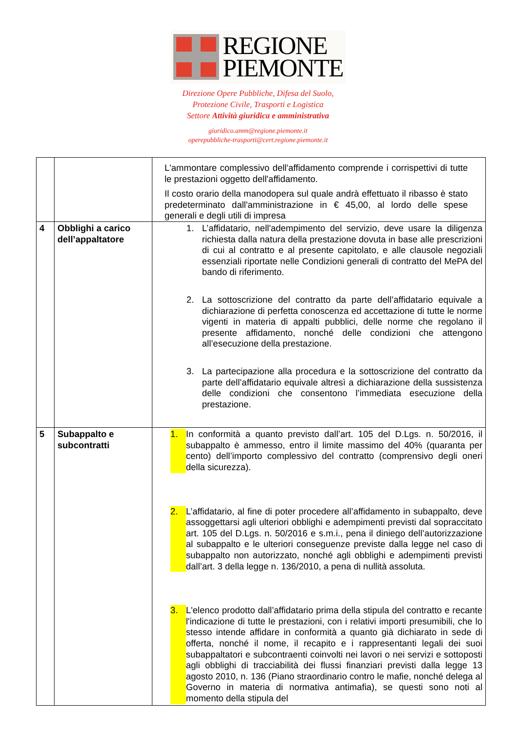REGIONE
PIEMONTE
Direzione Opere Pubbliche, Difesa del Suolo,
Protezione Civile, Trasporti e Logistica
Settore Attività giuridica e amministrativa
giuridico.amm@regione.piemonte.it
operepubbliche-trasporti@cert.regione.piemonte.it
| | | L'ammontare complessivo dell'affidamento comprende i corrispettivi di tutte le prestazioni oggetto dell'affidamento. Il costo orario della manodopera sul quale andrà effettuato il ribasso è stato predeterminato dall'amministrazione in € 45,00, al lordo delle spese generali e degli utili di impresa |
| 4 | Obblighi a carico dell’appaltatore | 1. L’affidatario, nell'adempimento del servizio, deve usare la diligenza richiesta dalla natura della prestazione dovuta in base alle prescrizioni di cui al contratto e al presente capitolato, e alle clausole negoziali essenziali riportate nelle Condizioni generali di contratto del MePA del bando di riferimento. 2. La sottoscrizione del contratto da parte dell’affidatario equivale a dichiarazione di perfetta conoscenza ed accettazione di tutte le norme vigenti in materia di appalti pubblici, delle norme che regolano il presente affidamento, nonché delle condizioni che attengono all’esecuzione della prestazione. 3. La partecipazione alla procedura e la sottoscrizione del contratto da parte dell’affidatario equivale altresì a dichiarazione della sussistenza delle condizioni che consentono l’immediata esecuzione della prestazione. |
| 5 | Subappalto e subcontratti | 1. In conformità a quanto previsto dall’art. 105 del D.Lgs. n. 50/2016, il subappalto è ammesso, entro il limite massimo del 40% (quaranta per cento) dell’importo complessivo del contratto (comprensivo degli oneri della sicurezza). 2. L’affidatario, al fine di poter procedere all’affidamento in subappalto, deve assoggettarsi agli ulteriori obblighi e adempimenti previsti dal sopraccitato art. 105 del D.Lgs. n. 50/2016 e s.m.i., pena il diniego dell’autorizzazione al subappalto e le ulteriori conseguenze previste dalla legge nel caso di subappalto non autorizzato, nonché agli obblighi e adempimenti previsti dall’art. 3 della legge n. 136/2010, a pena di nullità assoluta. 3. L'elenco prodotto dall’affidatario prima della stipula del contratto e recante l'indicazione di tutte le prestazioni, con i relativi importi presumibili, che lo stesso intende affidare in conformità a quanto già dichiarato in sede di offerta, nonché il nome, il recapito e i rappresentanti legali dei suoi subappaltatori e subcontraenti coinvolti nei lavori o nei servizi e sottoposti agli obblighi di tracciabilità dei flussi finanziari previsti dalla legge 13 agosto 2010, n. 136 (Piano straordinario contro le mafie, nonché delega al Governo in materia di normativa antimafia), se questi sono noti al momento della stipula del |